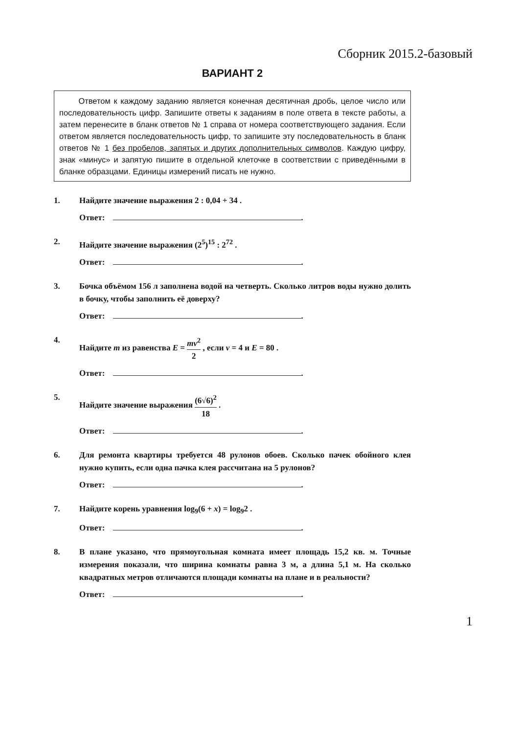Сборник 2015.2-базовый
ВАРИАНТ 2
Ответом к каждому заданию является конечная десятичная дробь, целое число или последовательность цифр. Запишите ответы к заданиям в поле ответа в тексте работы, а затем перенесите в бланк ответов № 1 справа от номера соответствующего задания. Если ответом является последовательность цифр, то запишите эту последовательность в бланк ответов № 1 без пробелов, запятых и других дополнительных символов. Каждую цифру, знак «минус» и запятую пишите в отдельной клеточке в соответствии с приведёнными в бланке образцами. Единицы измерений писать не нужно.
1. Найдите значение выражения 2 : 0,04 + 34 .
Ответ: .
2. Найдите значение выражения (2<sup>5</sup>)<sup>15</sup> : 2<sup>72</sup> .
Ответ: .
3. Бочка объёмом 156 л заполнена водой на четверть. Сколько литров воды нужно долить в бочку, чтобы заполнить её доверху?
Ответ: .
4. Найдите m из равенства E = mv<sup>2</sup> 2 , если v = 4 и E = 80 .
Ответ: .
5. Найдите значение выражения (6√6)<sup>2</sup> 18 .
Ответ: .
6. Для ремонта квартиры требуется 48 рулонов обоев. Сколько пачек обойного клея нужно купить, если одна пачка клея рассчитана на 5 рулонов?
Ответ: .
7. Найдите корень уравнения log<sub>9</sub>(6 + x) = log<sub>9</sub>2 .
Ответ: .
8. В плане указано, что прямоугольная комната имеет площадь 15,2 кв. м. Точные измерения показали, что ширина комнаты равна 3 м, а длина 5,1 м. На сколько квадратных метров отличаются площади комнаты на плане и в реальности?
Ответ: .
1